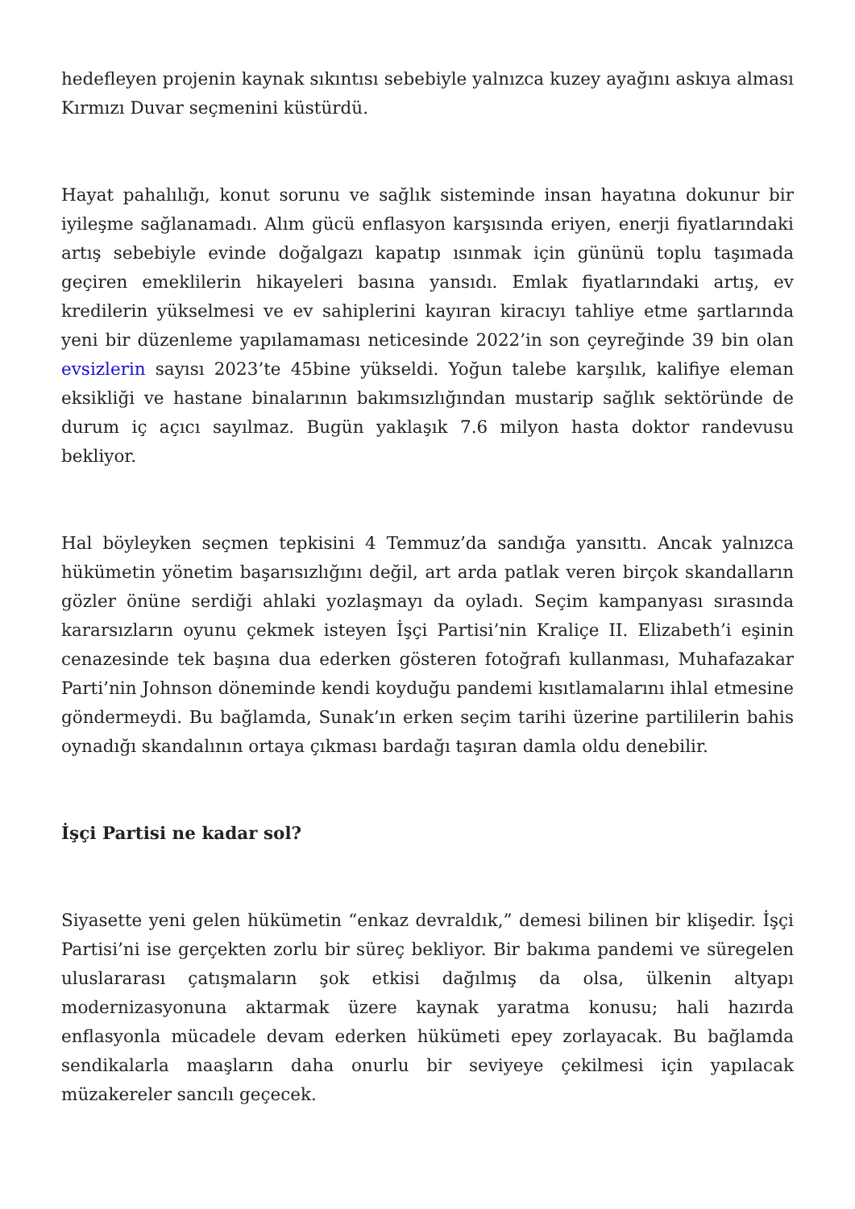hedefleyen projenin kaynak sıkıntısı sebebiyle yalnızca kuzey ayağını askıya alması Kırmızı Duvar seçmenini küstürdü.
Hayat pahalılığı, konut sorunu ve sağlık sisteminde insan hayatına dokunur bir iyileşme sağlanamadı. Alım gücü enflasyon karşısında eriyen, enerji fiyatlarındaki artış sebebiyle evinde doğalgazı kapatıp ısınmak için gününü toplu taşımada geçiren emeklilerin hikayeleri basına yansıdı. Emlak fiyatlarındaki artış, ev kredilerin yükselmesi ve ev sahiplerini kayıran kiracıyı tahliye etme şartlarında yeni bir düzenleme yapılamaması neticesinde 2022’in son çeyreğinde 39 bin olan evsizlerin sayısı 2023’te 45bine yükseldi. Yoğun talebe karşılık, kalifiye eleman eksikliği ve hastane binalarının bakımsızlığından mustarip sağlık sektöründe de durum iç açıcı sayılmaz. Bugün yaklaşık 7.6 milyon hasta doktor randevusu bekliyor.
Hal böyleyken seçmen tepkisini 4 Temmuz’da sandığa yansıttı. Ancak yalnızca hükümetin yönetim başarısızlığını değil, art arda patlak veren birçok skandalların gözler önüne serdiği ahlaki yozlaşmayı da oyladı. Seçim kampanyası sırasında kararsızların oyunu çekmek isteyen İşçi Partisi’nin Kraliçe II. Elizabeth’i eşinin cenazesinde tek başına dua ederken gösteren fotoğrafı kullanması, Muhafazakar Parti’nin Johnson döneminde kendi koyduğu pandemi kısıtlamalarını ihlal etmesine göndermeydi. Bu bağlamda, Sunak’ın erken seçim tarihi üzerine partililerin bahis oynadığı skandalının ortaya çıkması bardağı taşıran damla oldu denebilir.
İşçi Partisi ne kadar sol?
Siyasette yeni gelen hükümetin “enkaz devraldık,” demesi bilinen bir klişedir. İşçi Partisi’ni ise gerçekten zorlu bir süreç bekliyor. Bir bakıma pandemi ve süregelen uluslararası çatışmaların şok etkisi dağılmış da olsa, ülkenin altyapı modernizasyonuna aktarmak üzere kaynak yaratma konusu; hali hazırda enflasyonla mücadele devam ederken hükümeti epey zorlayacak. Bu bağlamda sendikalarla maaşların daha onurlu bir seviyeye çekilmesi için yapılacak müzakereler sancılı geçecek.